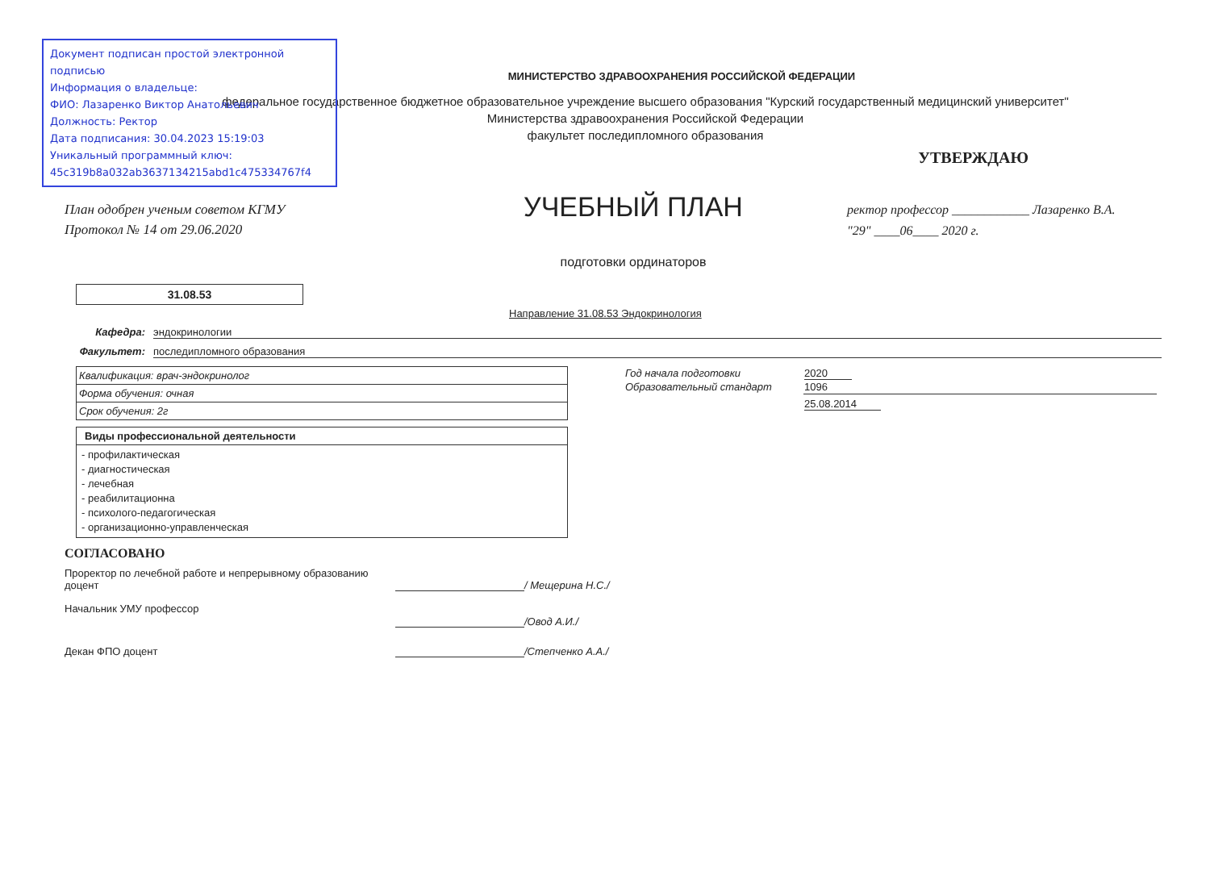Документ подписан простой электронной подписью
Информация о владельце:
ФИО: Лазаренко Виктор Анатольевич
Должность: Ректор
Дата подписания: 30.04.2023 15:19:03
Уникальный программный ключ:
45c319b8a032ab3637134215abd1c475334767f4
МИНИСТЕРСТВО ЗДРАВООХРАНЕНИЯ РОССИЙСКОЙ ФЕДЕРАЦИИ
федеральное государственное бюджетное образовательное учреждение высшего образования "Курский государственный медицинский университет"
Министерства здравоохранения Российской Федерации
факультет последипломного образования
УТВЕРЖДАЮ
План одобрен ученым советом КГМУ
Протокол № 14 от 29.06.2020
УЧЕБНЫЙ ПЛАН
подготовки ординаторов
ректор профессор ____________ Лазаренко В.А.
"29" ____06____ 2020 г.
31.08.53
Направление 31.08.53 Эндокринология
Кафедра: эндокринологии
Факультет: последипломного образования
| Квалификация: врач-эндокринолог |
| Форма обучения: очная |
| Срок обучения: 2г |
| Виды профессиональной деятельности |
| --- |
| - профилактическая - диагностическая - лечебная - реабилитационна - психолого-педагогическая - организационно-управленческая |
| Год начала подготовки | 2020 |
| Образовательный стандарт | 1096 |
| | 25.08.2014 |
СОГЛАСОВАНО
Проректор по лечебной работе и непрерывному образованию доцент
/ Мещерина Н.С./
Начальник УМУ профессор /Овод А.И./
Декан ФПО доцент /Степченко А.А./